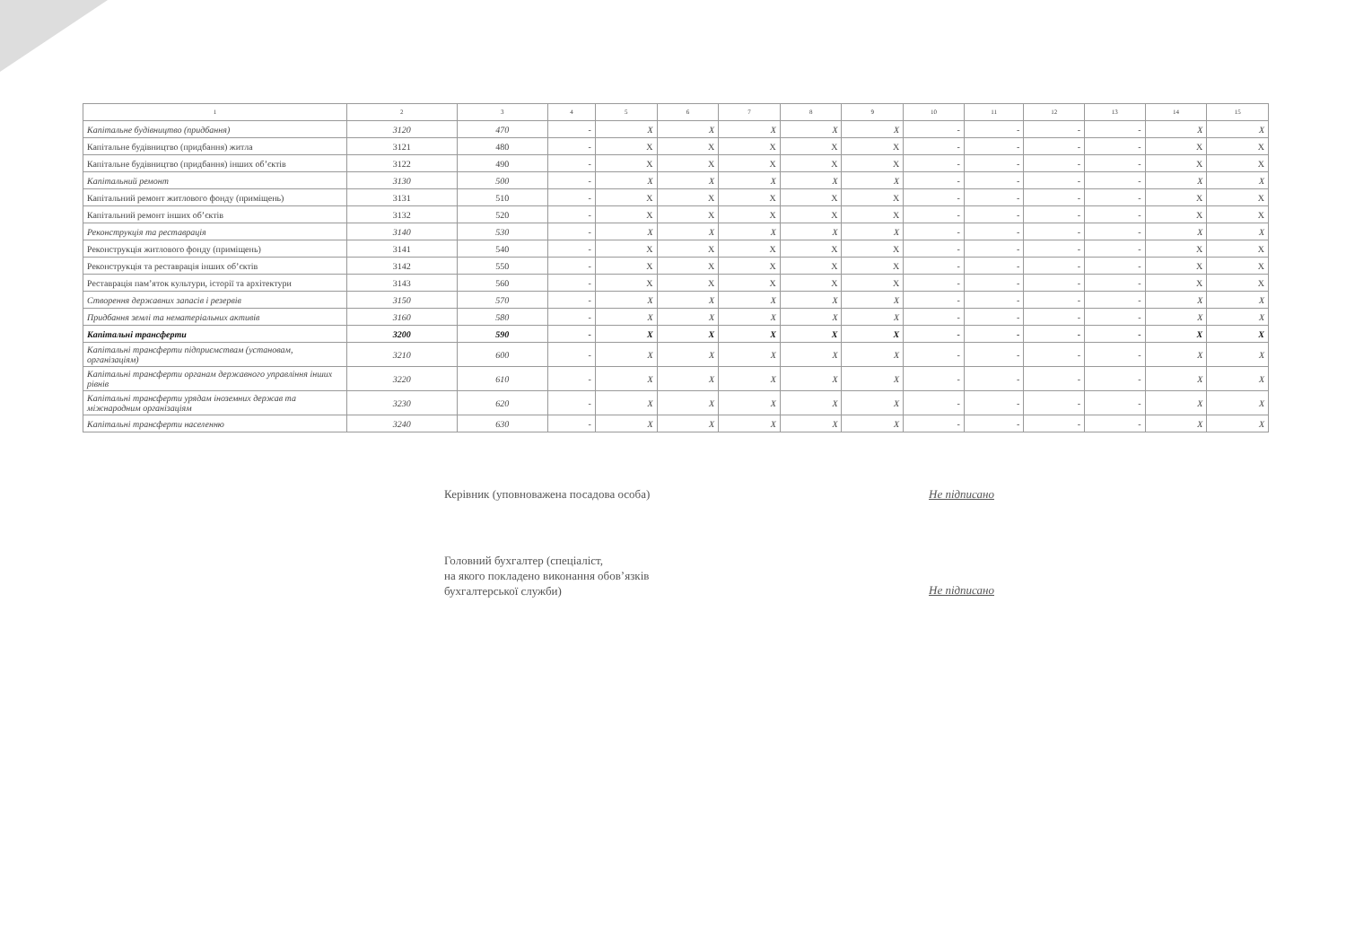| 1 | 2 | 3 | 4 | 5 | 6 | 7 | 8 | 9 | 10 | 11 | 12 | 13 | 14 | 15 |
| --- | --- | --- | --- | --- | --- | --- | --- | --- | --- | --- | --- | --- | --- | --- |
| Капітальне будівництво (придбання) | 3120 | 470 | - | X | X | X | X | X | - | - | - | - | X | X |
| Капітальне будівництво (придбання) житла | 3121 | 480 | - | X | X | X | X | X | - | - | - | - | X | X |
| Капітальне будівництво (придбання) інших об’єктів | 3122 | 490 | - | X | X | X | X | X | - | - | - | - | X | X |
| Капітальний ремонт | 3130 | 500 | - | X | X | X | X | X | - | - | - | - | X | X |
| Капітальний ремонт житлового фонду (приміщень) | 3131 | 510 | - | X | X | X | X | X | - | - | - | - | X | X |
| Капітальний ремонт інших об’єктів | 3132 | 520 | - | X | X | X | X | X | - | - | - | - | X | X |
| Реконструкція та реставрація | 3140 | 530 | - | X | X | X | X | X | - | - | - | - | X | X |
| Реконструкція житлового фонду (приміщень) | 3141 | 540 | - | X | X | X | X | X | - | - | - | - | X | X |
| Реконструкція та реставрація інших об’єктів | 3142 | 550 | - | X | X | X | X | X | - | - | - | - | X | X |
| Реставрація пам’яток культури, історії та архітектури | 3143 | 560 | - | X | X | X | X | X | - | - | - | - | X | X |
| Створення державних запасів і резервів | 3150 | 570 | - | X | X | X | X | X | - | - | - | - | X | X |
| Придбання землі та нематеріальних активів | 3160 | 580 | - | X | X | X | X | X | - | - | - | - | X | X |
| Капітальні трансферти | 3200 | 590 | - | X | X | X | X | X | - | - | - | - | X | X |
| Капітальні трансферти підприємствам (установам, організаціям) | 3210 | 600 | - | X | X | X | X | X | - | - | - | - | X | X |
| Капітальні трансферти органам державного управління інших рівнів | 3220 | 610 | - | X | X | X | X | X | - | - | - | - | X | X |
| Капітальні трансферти урядам іноземних держав та міжнародним організаціям | 3230 | 620 | - | X | X | X | X | X | - | - | - | - | X | X |
| Капітальні трансферти населенню | 3240 | 630 | - | X | X | X | X | X | - | - | - | - | X | X |
Керівник (уповноважена посадова особа)
Не підписано
Головний бухгалтер (спеціаліст,
на якого покладено виконання обов’язків
бухгалтерської служби)
Не підписано